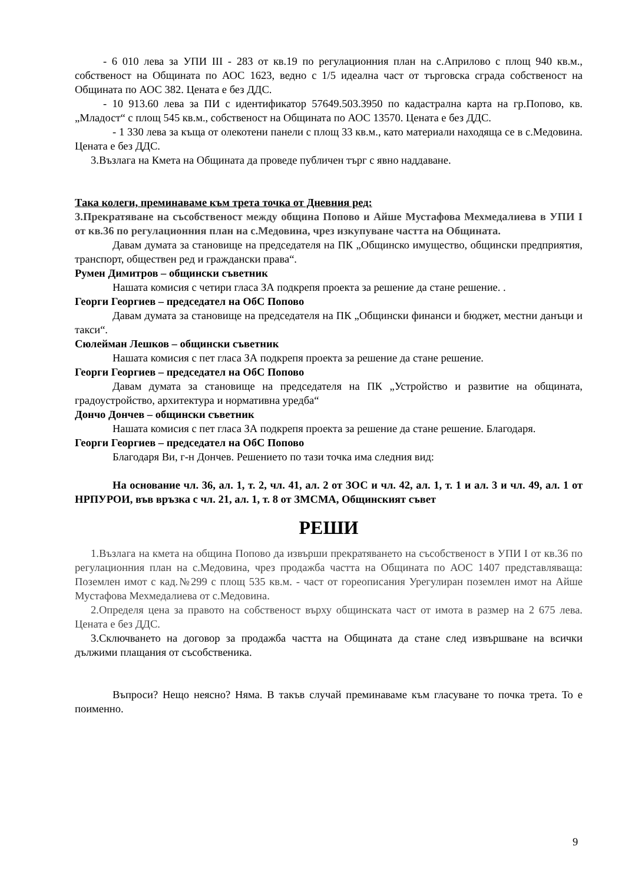- 6 010 лева за УПИ III - 283 от кв.19 по регулационния план на с.Априлово с площ 940 кв.м., собственост на Общината по АОС 1623, ведно с 1/5 идеална част от търговска сграда собственост на Общината по АОС 382. Цената е без ДДС.
- 10 913.60 лева за ПИ с идентификатор 57649.503.3950 по кадастрална карта на гр.Попово, кв. „Младост“ с площ 545 кв.м., собственост на Общината по АОС 13570. Цената е без ДДС.
- 1 330 лева за къща от олекотени панели с площ 33 кв.м., като материали находяща се в с.Медовина. Цената е без ДДС.
3.Възлага на Кмета на Общината да проведе публичен търг с явно наддаване.
Така колеги, преминаваме към трета точка от Дневния ред:
3.Прекратяване на съсобственост между община Попово и Айше Мустафова Мехмедалиева в УПИ I от кв.36 по регулационния план на с.Медовина, чрез изкупуване частта на Общината.
Давам думата за становище на председателя на ПК „Общинско имущество, общински предприятия, транспорт, обществен ред и граждански права“.
Румен Димитров – общински съветник
Нашата комисия с четири гласа ЗА подкрепя проекта за решение да стане решение. .
Георги Георгиев – председател на ОбС Попово
Давам думата за становище на председателя на ПК „Общински финанси и бюджет, местни данъци и такси“.
Сюлейман Лешков – общински съветник
Нашата комисия с пет гласа ЗА подкрепя проекта за решение да стане решение.
Георги Георгиев – председател на ОбС Попово
Давам думата за становище на председателя на ПК „Устройство и развитие на общината, градоустройство, архитектура и нормативна уредба“
Дончо Дончев – общински съветник
Нашата комисия с пет гласа ЗА подкрепя проекта за решение да стане решение. Благодаря.
Георги Георгиев – председател на ОбС Попово
Благодаря Ви, г-н Дончев. Решението по тази точка има следния вид:
На основание чл. 36, ал. 1, т. 2, чл. 41, ал. 2 от ЗОС и чл. 42, ал. 1, т. 1 и ал. 3 и чл. 49, ал. 1 от НРПУРОИ, във връзка с чл. 21, ал. 1, т. 8 от ЗМСМА, Общинският съвет
РЕШИ
1.Възлага на кмета на община Попово да извърши прекратяването на съсобственост в УПИ I от кв.36 по регулационния план на с.Медовина, чрез продажба частта на Общината по АОС 1407 представляваща: Поземлен имот с кад.№299 с площ 535 кв.м. - част от гореописания Урегулиран поземлен имот на Айше Мустафова Мехмедалиева от с.Медовина.
2.Определя цена за правото на собственост върху общинската част от имота в размер на 2 675 лева. Цената е без ДДС.
3.Сключването на договор за продажба частта на Общината да стане след извършване на всички дължими плащания от съсобственика.
Въпроси? Нещо неясно? Няма. В такъв случай преминаваме към гласуване то почка трета. То е поименно.
9